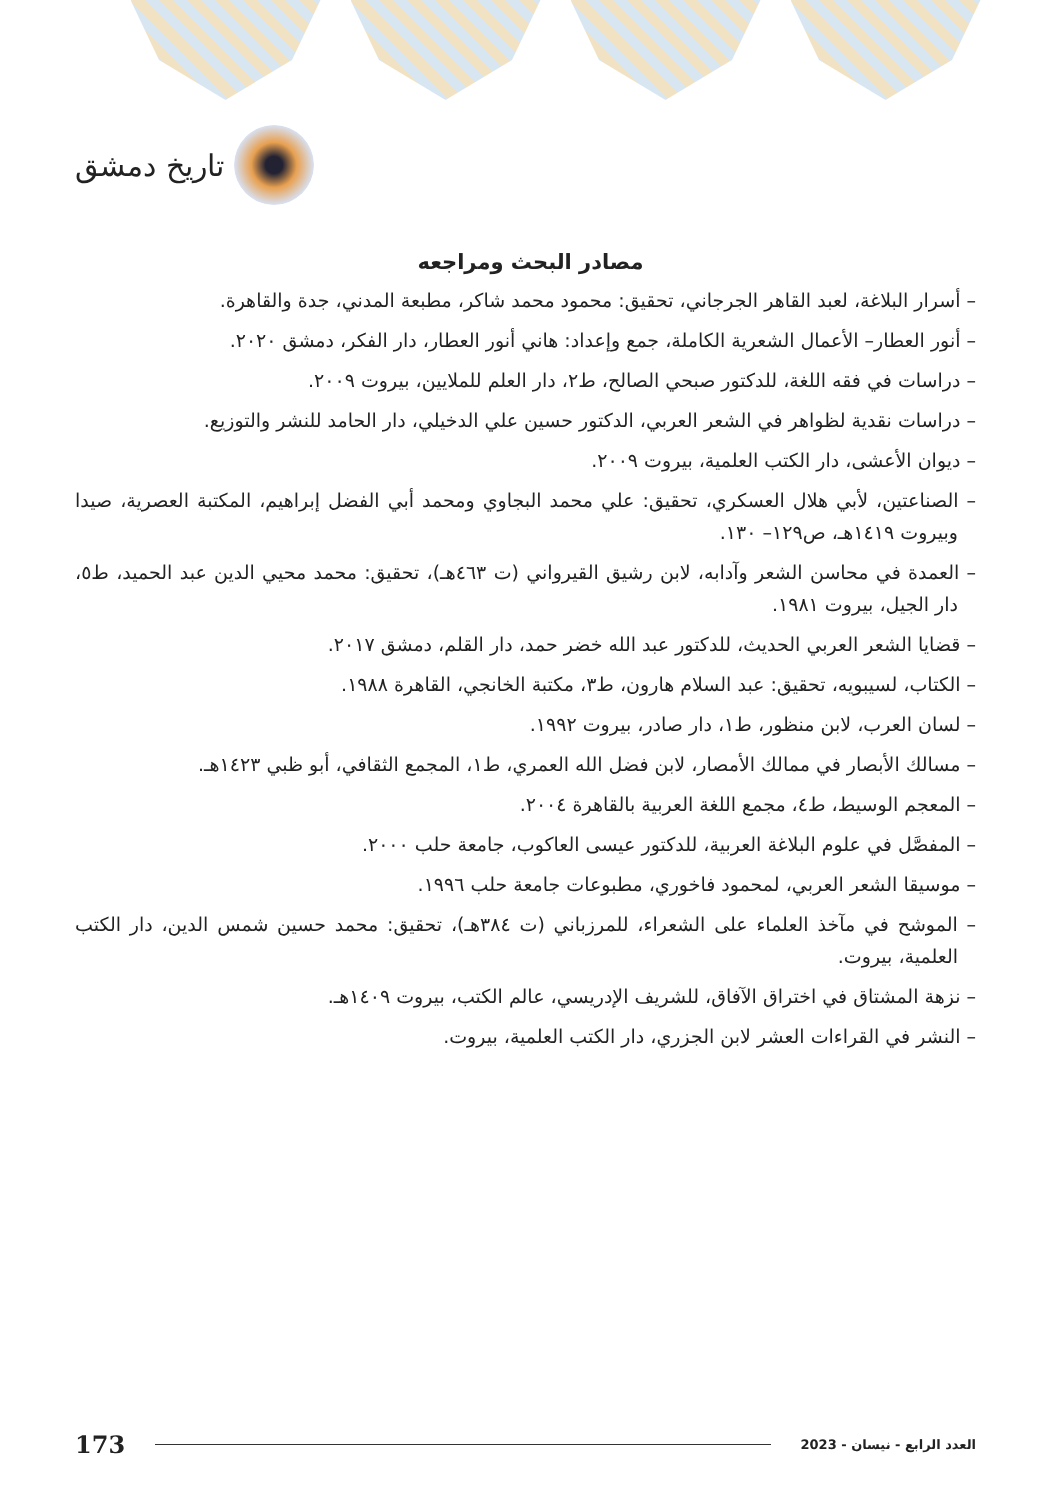تاريخ دمشق
مصادر البحث ومراجعه
– أسرار البلاغة، لعبد القاهر الجرجاني، تحقيق: محمود محمد شاكر، مطبعة المدني، جدة والقاهرة.
– أنور العطار– الأعمال الشعرية الكاملة، جمع وإعداد: هاني أنور العطار، دار الفكر، دمشق ٢٠٢٠.
– دراسات في فقه اللغة، للدكتور صبحي الصالح، ط٢، دار العلم للملايين، بيروت ٢٠٠٩.
– دراسات نقدية لظواهر في الشعر العربي، الدكتور حسين علي الدخيلي، دار الحامد للنشر والتوزيع.
– ديوان الأعشى، دار الكتب العلمية، بيروت ٢٠٠٩.
– الصناعتين، لأبي هلال العسكري، تحقيق: علي محمد البجاوي ومحمد أبي الفضل إبراهيم، المكتبة العصرية، صيدا وبيروت ١٤١٩هـ، ص١٢٩– ١٣٠.
– العمدة في محاسن الشعر وآدابه، لابن رشيق القيرواني (ت ٤٦٣هـ)، تحقيق: محمد محيي الدين عبد الحميد، ط٥، دار الجيل، بيروت ١٩٨١.
– قضايا الشعر العربي الحديث، للدكتور عبد الله خضر حمد، دار القلم، دمشق ٢٠١٧.
– الكتاب، لسيبويه، تحقيق: عبد السلام هارون، ط٣، مكتبة الخانجي، القاهرة ١٩٨٨.
– لسان العرب، لابن منظور، ط١، دار صادر، بيروت ١٩٩٢.
– مسالك الأبصار في ممالك الأمصار، لابن فضل الله العمري، ط١، المجمع الثقافي، أبو ظبي ١٤٢٣هـ.
– المعجم الوسيط، ط٤، مجمع اللغة العربية بالقاهرة ٢٠٠٤.
– المفصَّل في علوم البلاغة العربية، للدكتور عيسى العاكوب، جامعة حلب ٢٠٠٠.
– موسيقا الشعر العربي، لمحمود فاخوري، مطبوعات جامعة حلب ١٩٩٦.
– الموشح في مآخذ العلماء على الشعراء، للمرزباني (ت ٣٨٤هـ)، تحقيق: محمد حسين شمس الدين، دار الكتب العلمية، بيروت.
– نزهة المشتاق في اختراق الآفاق، للشريف الإدريسي، عالم الكتب، بيروت ١٤٠٩هـ.
– النشر في القراءات العشر لابن الجزري، دار الكتب العلمية، بيروت.
173 العدد الرابع - نيسان - 2023